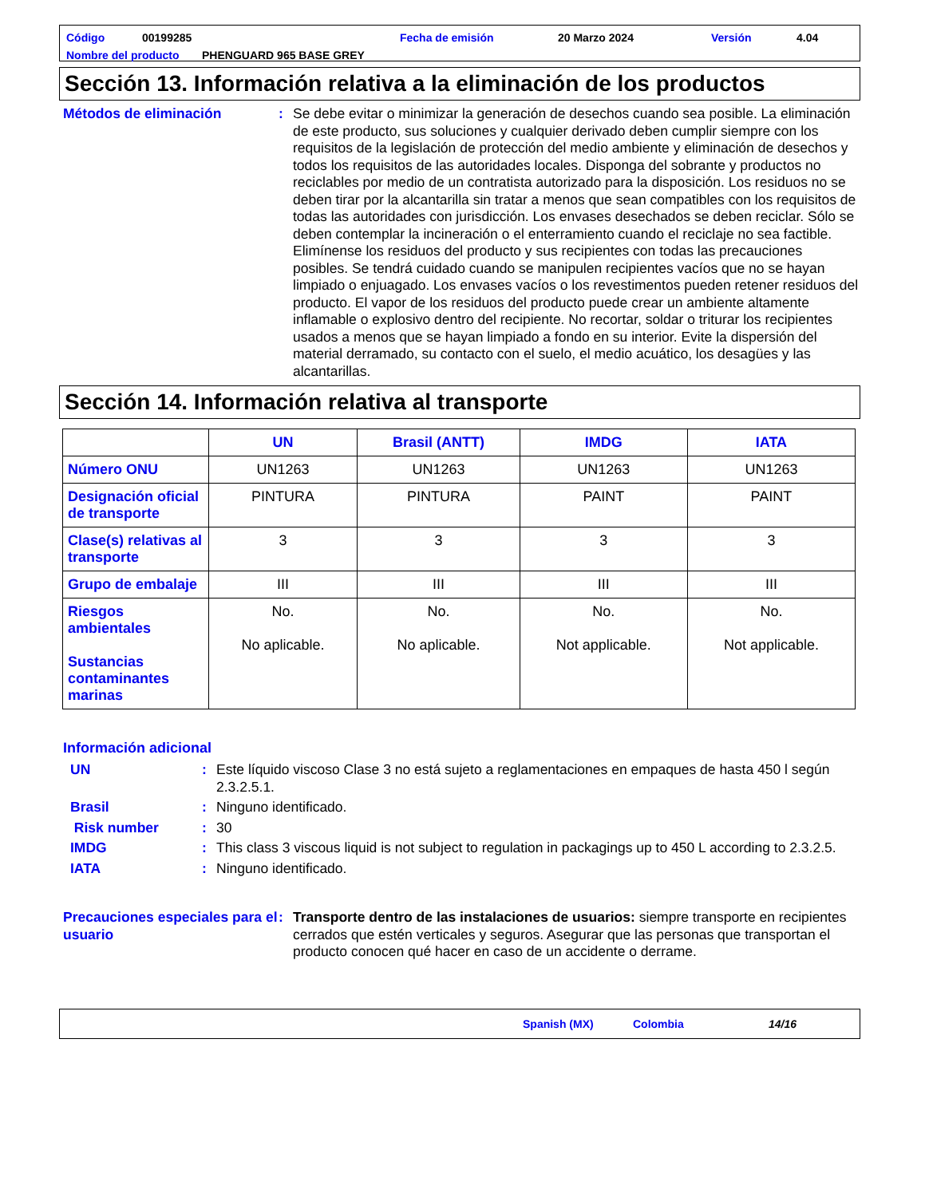Código 00199285 Fecha de emisión 20 Marzo 2024 Versión 4.04
Nombre del producto PHENGUARD 965 BASE GREY
Sección 13. Información relativa a la eliminación de los productos
Métodos de eliminación : Se debe evitar o minimizar la generación de desechos cuando sea posible. La eliminación de este producto, sus soluciones y cualquier derivado deben cumplir siempre con los requisitos de la legislación de protección del medio ambiente y eliminación de desechos y todos los requisitos de las autoridades locales. Disponga del sobrante y productos no reciclables por medio de un contratista autorizado para la disposición. Los residuos no se deben tirar por la alcantarilla sin tratar a menos que sean compatibles con los requisitos de todas las autoridades con jurisdicción. Los envases desechados se deben reciclar. Sólo se deben contemplar la incineración o el enterramiento cuando el reciclaje no sea factible. Elimínense los residuos del producto y sus recipientes con todas las precauciones posibles. Se tendrá cuidado cuando se manipulen recipientes vacíos que no se hayan limpiado o enjuagado. Los envases vacíos o los revestimentos pueden retener residuos del producto. El vapor de los residuos del producto puede crear un ambiente altamente inflamable o explosivo dentro del recipiente. No recortar, soldar o triturar los recipientes usados a menos que se hayan limpiado a fondo en su interior. Evite la dispersión del material derramado, su contacto con el suelo, el medio acuático, los desagües y las alcantarillas.
Sección 14. Información relativa al transporte
| | UN | Brasil (ANTT) | IMDG | IATA |
| --- | --- | --- | --- | --- |
| Número ONU | UN1263 | UN1263 | UN1263 | UN1263 |
| Designación oficial de transporte | PINTURA | PINTURA | PAINT | PAINT |
| Clase(s) relativas al transporte | 3 | 3 | 3 | 3 |
| Grupo de embalaje | III | III | III | III |
| Riesgos ambientales Sustancias contaminantes marinas | No. No aplicable. | No. No aplicable. | No. Not applicable. | No. Not applicable. |
Información adicional
UN : Este líquido viscoso Clase 3 no está sujeto a reglamentaciones en empaques de hasta 450 l según 2.3.2.5.1.
Brasil : Ninguno identificado.
Risk number : 30
IMDG : This class 3 viscous liquid is not subject to regulation in packagings up to 450 L according to 2.3.2.5.
IATA : Ninguno identificado.
Precauciones especiales para el usuario
: Transporte dentro de las instalaciones de usuarios: siempre transporte en recipientes cerrados que estén verticales y seguros. Asegurar que las personas que transportan el producto conocen qué hacer en caso de un accidente o derrame.
Spanish (MX) Colombia 14/16